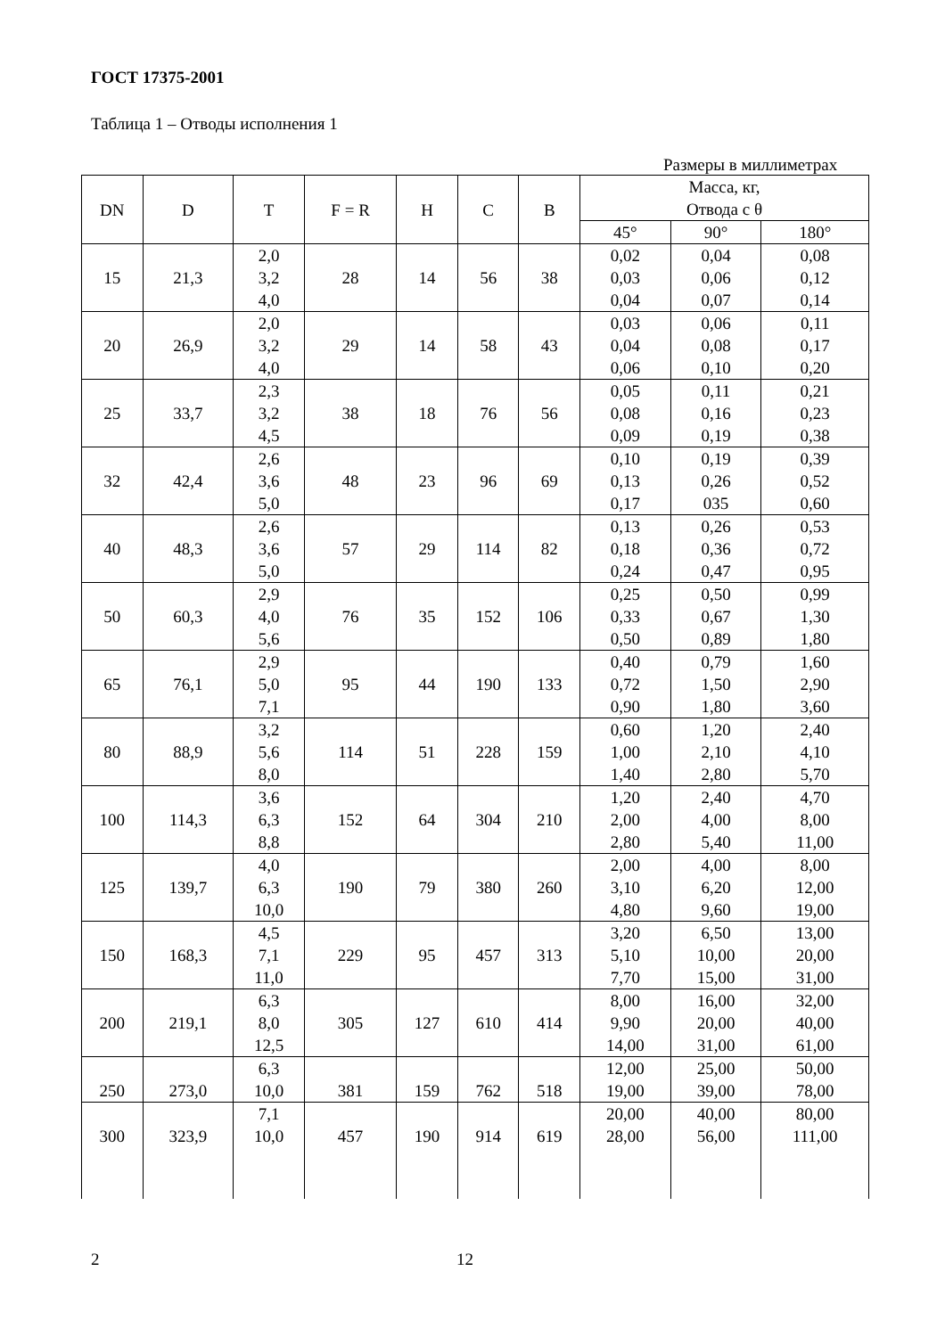ГОСТ 17375-2001
Таблица 1 – Отводы исполнения 1
Размеры в миллиметрах
| DN | D | T | F = R | H | C | B | Масса, кг, Отвода с θ | | |
| --- | --- | --- | --- | --- | --- | --- | --- | --- | --- |
| | | | | | | | 45° | 90° | 180° |
| 15 | 21,3 | 2,0 3,2 4,0 | 28 | 14 | 56 | 38 | 0,02 0,03 0,04 | 0,04 0,06 0,07 | 0,08 0,12 0,14 |
| 20 | 26,9 | 2,0 3,2 4,0 | 29 | 14 | 58 | 43 | 0,03 0,04 0,06 | 0,06 0,08 0,10 | 0,11 0,17 0,20 |
| 25 | 33,7 | 2,3 3,2 4,5 | 38 | 18 | 76 | 56 | 0,05 0,08 0,09 | 0,11 0,16 0,19 | 0,21 0,23 0,38 |
| 32 | 42,4 | 2,6 3,6 5,0 | 48 | 23 | 96 | 69 | 0,10 0,13 0,17 | 0,19 0,26 035 | 0,39 0,52 0,60 |
| 40 | 48,3 | 2,6 3,6 5,0 | 57 | 29 | 114 | 82 | 0,13 0,18 0,24 | 0,26 0,36 0,47 | 0,53 0,72 0,95 |
| 50 | 60,3 | 2,9 4,0 5,6 | 76 | 35 | 152 | 106 | 0,25 0,33 0,50 | 0,50 0,67 0,89 | 0,99 1,30 1,80 |
| 65 | 76,1 | 2,9 5,0 7,1 | 95 | 44 | 190 | 133 | 0,40 0,72 0,90 | 0,79 1,50 1,80 | 1,60 2,90 3,60 |
| 80 | 88,9 | 3,2 5,6 8,0 | 114 | 51 | 228 | 159 | 0,60 1,00 1,40 | 1,20 2,10 2,80 | 2,40 4,10 5,70 |
| 100 | 114,3 | 3,6 6,3 8,8 | 152 | 64 | 304 | 210 | 1,20 2,00 2,80 | 2,40 4,00 5,40 | 4,70 8,00 11,00 |
| 125 | 139,7 | 4,0 6,3 10,0 | 190 | 79 | 380 | 260 | 2,00 3,10 4,80 | 4,00 6,20 9,60 | 8,00 12,00 19,00 |
| 150 | 168,3 | 4,5 7,1 11,0 | 229 | 95 | 457 | 313 | 3,20 5,10 7,70 | 6,50 10,00 15,00 | 13,00 20,00 31,00 |
| 200 | 219,1 | 6,3 8,0 12,5 | 305 | 127 | 610 | 414 | 8,00 9,90 14,00 | 16,00 20,00 31,00 | 32,00 40,00 61,00 |
| 250 | 273,0 | 6,3 10,0 | 381 | 159 | 762 | 518 | 12,00 19,00 | 25,00 39,00 | 50,00 78,00 |
| 300 | 323,9 | 7,1 10,0 | 457 | 190 | 914 | 619 | 20,00 28,00 | 40,00 56,00 | 80,00 111,00 |
2 12